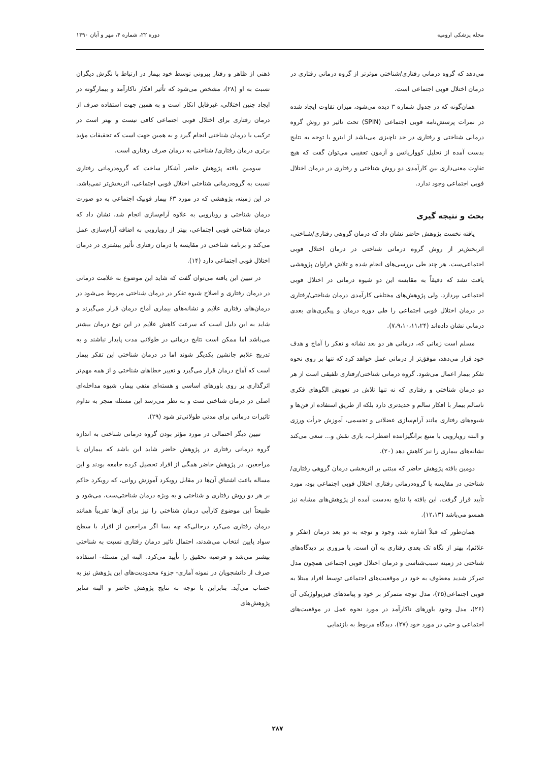مجله پزشکی ارومیه دوره ۲۲، شماره ۴، مهر و آبان ۱۳۹۰
می‌دهد که گروه درمانی رفتاری/شناختی موثرتر از گروه درمانی رفتاری در درمان اختلال فوبی اجتماعی است.
همان‌گونه که در جدول شماره ۳ دیده می‌شود، میزان تفاوت ایجاد شده در نمرات پرسش‌نامه فوبی اجتماعی (SPIN) تحت تاثیر دو روش گروه درمانی شناختی و رفتاری در حد ناچیزی می‌باشد از اینرو با توجه به نتایج بدست آمده از تحلیل کوواریانس و آزمون تعقیبی می‌توان گفت که هیچ تفاوت معنی‌داری بین کارآمدی دو روش شناختی و رفتاری در درمان اختلال فوبی اجتماعی وجود ندارد.
بحث و نتیجه گیری
یافته نخست پژوهش حاضر نشان داد که درمان گروهی رفتاری/شناختی، اثربخش‌تر از روش گروه درمانی شناختی در درمان اختلال فوبی اجتماعی‌ست. هر چند طی بررسی‌های انجام شده و تلاش فراوان پژوهشی یافت نشد که دقیقاً به مقایسه این دو شیوه درمانی در اختلال فوبی اجتماعی بپردازد. ولی پژوهش‌های مختلفی کارآمدی درمان شناختی/رفتاری در درمان اختلال فوبی اجتماعی را طی دوره درمان و پیگیری‌های بعدی درمانی نشان داده‌اند (۷،۹،۱۰،۱۱،۲۴).
مسلم است زمانی که، درمانی هر دو بعد نشانه و تفکر را آماج و هدف خود قرار می‌دهد، موفق‌تر از درمانی عمل خواهد کرد که تنها بر روی نحوه تفکر بیمار اعمال می‌شود. گروه درمانی شناختی/رفتاری تلفیقی است از هر دو درمان شناختی و رفتاری که نه تنها تلاش در تعویض الگوهای فکری ناسالم بیمار با افکار سالم و جدیدتری دارد بلکه از طریق استفاده از فن‌ها و شیوه‌های رفتاری مانند آرام‌سازی عضلانی و تجسمی، آموزش جرأت ورزی و البته رویارویی با منبع برانگیزاننده اضطراب، بازی نقش و... سعی می‌کند نشانه‌های بیماری را نیز کاهش دهد (۲۰).
دومین بافته پژوهش حاضر که مبتنی بر اثربخشی درمان گروهی رفتاری/ شناختی در مقایسه با گروه‌درمانی رفتاری اختلال فوبی اجتماعی بود، مورد تأیید قرار گرفت. این یافته با نتایج به‌دست آمده از پژوهش‌های مشابه نیز همسو می‌باشد (۱۲،۱۳).
همان‌طور که قبلاً اشاره شد، وجود و توجه به دو بعد درمان (تفکر و علائم)، بهتر از نگاه تک بعدی رفتاری به آن است. با مروری بر دیدگاه‌های شناختی در زمینه سبب‌شناسی و درمان اختلال فوبی اجتماعی همچون مدل تمرکز شدید معطوف به خود در موقعیت‌های اجتماعی توسط افراد مبتلا به فوبی اجتماعی(۲۵)، مدل توجه متمرکز بر خود و پیامدهای فیزیولوژیکی آن (۲۶)، مدل وجود باورهای ناکارآمد در مورد نحوه عمل در موقعیت‌های اجتماعی و حتی در مورد خود (۲۷)، دیدگاه مربوط به بازنمایی
ذهنی از ظاهر و رفتار بیرونی توسط خود بیمار در ارتباط با نگرش دیگران نسبت به او (۲۸)، مشخص می‌شود که تأثیر افکار ناکارآمد و بیمارگونه در ایجاد چنین اختلالی، غیرقابل انکار است و به همین جهت استفاده صرف از درمان رفتاری برای اختلال فوبی اجتماعی کافی نیست و بهتر است در ترکیب با درمان شناختی انجام گیرد و به همین جهت است که تحقیقات مؤید برتری درمان رفتاری/ شناختی به درمان صرف رفتاری است.
سومین یافته پژوهش حاضر آشکار ساخت که گروه‌درمانی رفتاری نسبت به گروه‌درمانی شناختی اختلال فوبی اجتماعی، اثربخش‌تر نمی‌باشد. در این زمینه، پژوهشی که در مورد ۶۳ بیمار فوبیک اجتماعی به دو صورت درمان شناختی و رویارویی به علاوه آرام‌سازی انجام شد، نشان داد که درمان شناختی فوبی اجتماعی، بهتر از رویارویی به اضافه آرام‌سازی عمل می‌کند و برنامه شناختی در مقایسه با درمان رفتاری تأثیر بیشتری در درمان اختلال فوبی اجتماعی دارد (۱۴).
در تبیین این یافته می‌توان گفت که شاید این موضوع به علامت درمانی در درمان رفتاری و اصلاح شیوه تفکر در درمان شناختی مربوط می‌شود در درمان‌های رفتاری علایم و نشانه‌های بیماری آماج درمان قرار می‌گیرند و شاید به این دلیل است که سرعت کاهش علایم در این نوع درمان بیشتر می‌باشد اما ممکن است نتایج درمانی در طولانی مدت پایدار نباشند و به تدریج علایم جانشین یکدیگر شوند اما در درمان شناختی این تفکر بیمار است که آماج درمان قرار می‌گیرد و تغییر خطاهای شناختی و از همه مهم‌تر اثرگذاری بر روی باورهای اساسی و هسته‌ای منفی بیمار، شیوه مداخله‌ای اصلی در درمان شناختی ست و به نظر می‌رسد این مسئله منجر به تداوم تاثیرات درمانی برای مدتی طولانی‌تر شود (۲۹).
تبیین دیگر احتمالی در مورد مؤثر بودن گروه درمانی شناختی به اندازه گروه درمانی رفتاری در پژوهش حاضر شاید این باشد که بیماران یا مراجعین، در پژوهش حاضر همگی از افراد تحصیل کرده جامعه بودند و این مساله باعث اشتیاق آن‌ها در مقابل رویکرد آموزش روانی، که رویکرد حاکم بر هر دو روش رفتاری و شناختی و به ویژه درمان شناختی‌ست، می‌شود و طبیعتاً این موضوع کارآیی درمان شناختی را نیز برای آن‌ها تقریباً همانند درمان رفتاری می‌کرد درحالی‌که چه بسا اگر مراجعین از افراد با سطح سواد پایین انتخاب می‌شدند، احتمال تاثیر درمان رفتاری نسبت به شناختی بیشتر می‌شد و فرضیه تحقیق را تأیید می‌کرد. البته این مسئله- استفاده صرف از دانشجویان در نمونه آماری- جزوء محدودیت‌های این پژوهش نیز به حساب می‌آید. بنابراین با توجه به نتایج پژوهش حاضر و البته سایر پژوهش‌های
۲۸۷